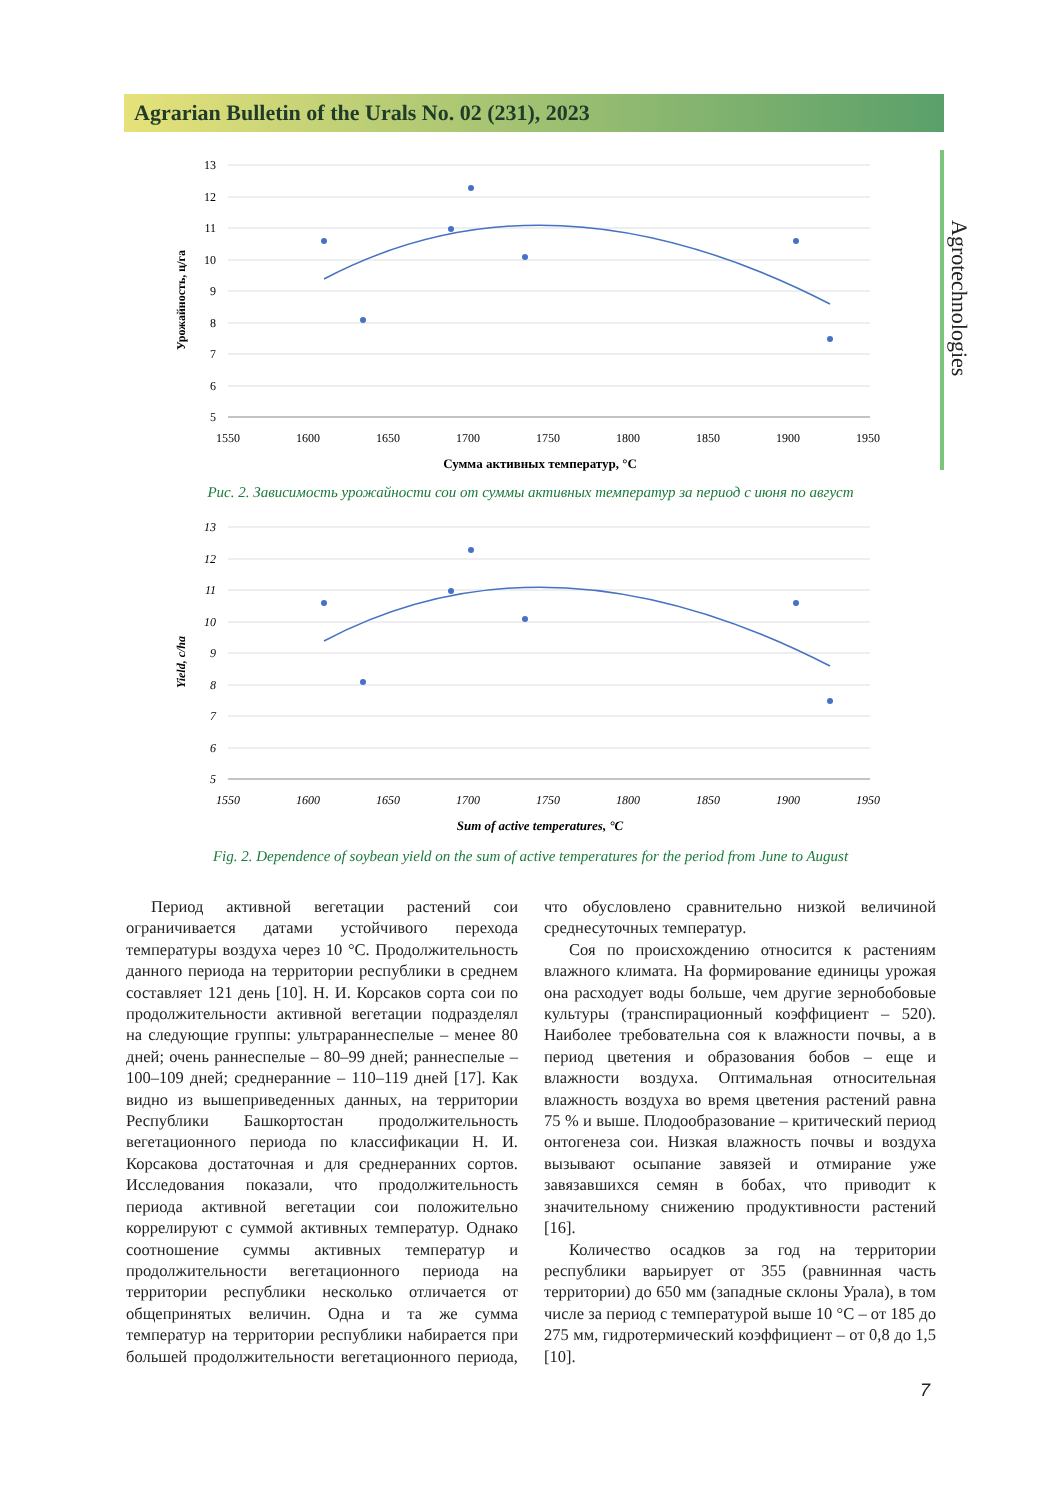Agrarian Bulletin of the Urals No. 02 (231), 2023
Agrotechnologies
Урожайность, ц/га
13
12
11
10
9
8
7
6
5
1550
1600
1650
1700
1750
1800
1850
1900
1950
Сумма активных температур, °C
Рис. 2. Зависимость урожайности сои от суммы активных температур за период с июня по август
Yield, c/ha
13
12
11
10
9
8
7
6
5
1550
1600
1650
1700
1750
1800
1850
1900
1950
Sum of active temperatures, °C
Fig. 2. Dependence of soybean yield on the sum of active temperatures for the period from June to August
Период активной вегетации растений сои ограничивается датами устойчивого перехода температуры воздуха через 10 °С. Продолжительность данного периода на территории республики в среднем составляет 121 день [10]. Н. И. Корсаков сорта сои по продолжительности активной вегетации подразделял на следующие группы: ультраранне­спелые – менее 80 дней; очень раннеспелые – 80–99 дней; раннеспелые – 100–109 дней; среднеранние – 110–119 дней [17]. Как видно из вышеприведенных данных, на территории Республики Башкортостан продолжительность вегетационного периода по классификации Н. И. Корсакова достаточная и для среднеранних сортов. Исследования показали, что продолжительность периода активной вегетации сои положительно коррелируют с суммой активных температур. Однако соотношение суммы активных температур и продолжительности вегетационного периода на территории республики несколько отличается от общепринятых величин. Одна и та же сумма температур на территории республики набирается при большей продолжительности вегетационного периода, что обусловлено сравнительно низкой величиной среднесуточных температур.
Соя по происхождению относится к растениям влажного климата. На формирование единицы урожая она расходует воды больше, чем другие зернобобовые культуры (транспирационный коэффициент – 520). Наиболее требовательна соя к влажности почвы, а в период цветения и образования бобов – еще и влажности воздуха. Оптимальная относительная влажность воздуха во время цветения растений равна 75 % и выше. Плодообразование – критический период онтогенеза сои. Низкая влажность почвы и воздуха вызывают осыпание завязей и отмирание уже завязавшихся семян в бобах, что приводит к значительному снижению продуктивности растений [16].
Количество осадков за год на территории республики варьирует от 355 (равнинная часть территории) до 650 мм (западные склоны Урала), в том числе за период с температурой выше 10 °С – от 185 до 275 мм, гидротермический коэффициент – от 0,8 до 1,5 [10].
7